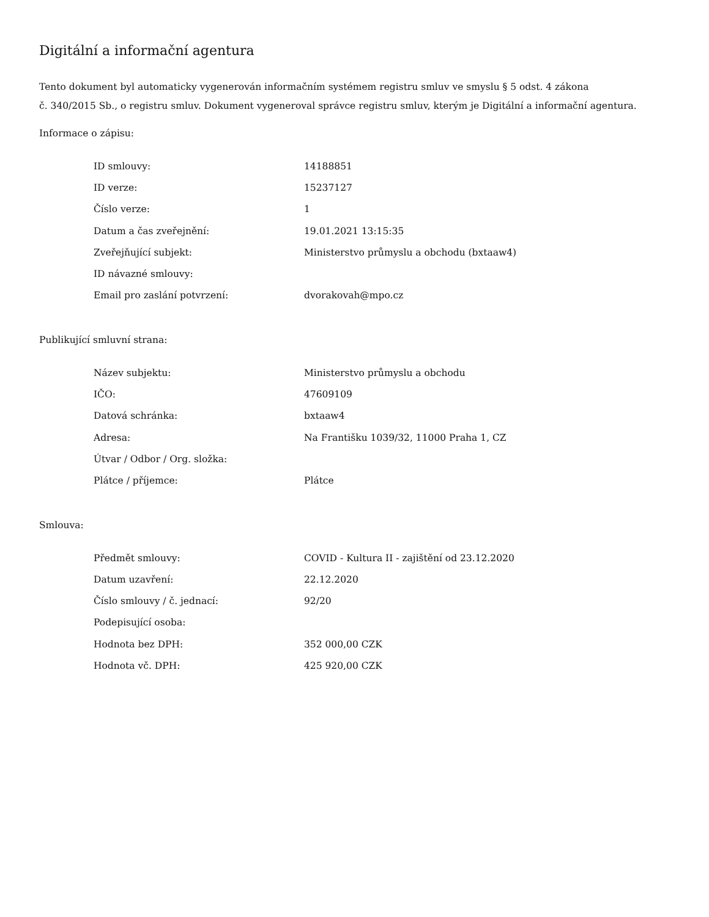Digitální a informační agentura
Tento dokument byl automaticky vygenerován informačním systémem registru smluv ve smyslu § 5 odst. 4 zákona
č. 340/2015 Sb., o registru smluv. Dokument vygeneroval správce registru smluv, kterým je Digitální a informační agentura.
Informace o zápisu:
| ID smlouvy: | 14188851 |
| ID verze: | 15237127 |
| Číslo verze: | 1 |
| Datum a čas zveřejnění: | 19.01.2021 13:15:35 |
| Zveřejňující subjekt: | Ministerstvo průmyslu a obchodu (bxtaaw4) |
| ID návazné smlouvy: | |
| Email pro zaslání potvrzení: | dvorakovah@mpo.cz |
Publikující smluvní strana:
| Název subjektu: | Ministerstvo průmyslu a obchodu |
| IČO: | 47609109 |
| Datová schránka: | bxtaaw4 |
| Adresa: | Na Františku 1039/32, 11000 Praha 1, CZ |
| Útvar / Odbor / Org. složka: | |
| Plátce / příjemce: | Plátce |
Smlouva:
| Předmět smlouvy: | COVID - Kultura II - zajištění od 23.12.2020 |
| Datum uzavření: | 22.12.2020 |
| Číslo smlouvy / č. jednací: | 92/20 |
| Podepisující osoba: | |
| Hodnota bez DPH: | 352 000,00 CZK |
| Hodnota vč. DPH: | 425 920,00 CZK |